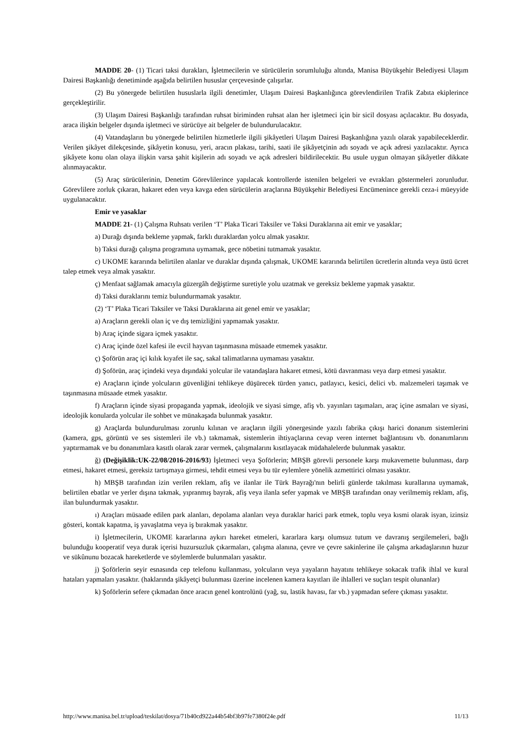MADDE 20- (1) Ticari taksi durakları, İşletmecilerin ve sürücülerin sorumluluğu altında, Manisa Büyükşehir Belediyesi Ulaşım Dairesi Başkanlığı denetiminde aşağıda belirtilen hususlar çerçevesinde çalışırlar.
(2) Bu yönergede belirtilen hususlarla ilgili denetimler, Ulaşım Dairesi Başkanlığınca görevlendirilen Trafik Zabıta ekiplerince gerçekleştirilir.
(3) Ulaşım Dairesi Başkanlığı tarafından ruhsat biriminden ruhsat alan her işletmeci için bir sicil dosyası açılacaktır. Bu dosyada, araca ilişkin belgeler dışında işletmeci ve sürücüye ait belgeler de bulundurulacaktır.
(4) Vatandaşların bu yönergede belirtilen hizmetlerle ilgili şikâyetleri Ulaşım Dairesi Başkanlığına yazılı olarak yapabileceklerdir. Verilen şikâyet dilekçesinde, şikâyetin konusu, yeri, aracın plakası, tarihi, saati ile şikâyetçinin adı soyadı ve açık adresi yazılacaktır. Ayrıca şikâyete konu olan olaya ilişkin varsa şahit kişilerin adı soyadı ve açık adresleri bildirilecektir. Bu usule uygun olmayan şikâyetler dikkate alınmayacaktır.
(5) Araç sürücülerinin, Denetim Görevlilerince yapılacak kontrollerde istenilen belgeleri ve evrakları göstermeleri zorunludur. Görevlilere zorluk çıkaran, hakaret eden veya kavga eden sürücülerin araçlarına Büyükşehir Belediyesi Encümenince gerekli ceza-i müeyyide uygulanacaktır.
Emir ve yasaklar
MADDE 21- (1) Çalışma Ruhsatı verilen ‘T’ Plaka Ticari Taksiler ve Taksi Duraklarına ait emir ve yasaklar;
a) Durağı dışında bekleme yapmak, farklı duraklardan yolcu almak yasaktır.
b) Taksi durağı çalışma programına uymamak, gece nöbetini tutmamak yasaktır.
c) UKOME kararında belirtilen alanlar ve duraklar dışında çalışmak, UKOME kararında belirtilen ücretlerin altında veya üstü ücret talep etmek veya almak yasaktır.
ç) Menfaat sağlamak amacıyla güzergâh değiştirme suretiyle yolu uzatmak ve gereksiz bekleme yapmak yasaktır.
d) Taksi duraklarını temiz bulundurmamak yasaktır.
(2) ‘T’ Plaka Ticari Taksiler ve Taksi Duraklarına ait genel emir ve yasaklar;
a) Araçların gerekli olan iç ve dış temizliğini yapmamak yasaktır.
b) Araç içinde sigara içmek yasaktır.
c) Araç içinde özel kafesi ile evcil hayvan taşınmasına müsaade etmemek yasaktır.
ç) Şoförün araç içi kılık kıyafet ile saç, sakal talimatlarına uymaması yasaktır.
d) Şoförün, araç içindeki veya dışındaki yolcular ile vatandaşlara hakaret etmesi, kötü davranması veya darp etmesi yasaktır.
e) Araçların içinde yolcuların güvenliğini tehlikeye düşürecek türden yanıcı, patlayıcı, kesici, delici vb. malzemeleri taşımak ve taşınmasına müsaade etmek yasaktır.
f) Araçların içinde siyasi propaganda yapmak, ideolojik ve siyasi simge, afiş vb. yayınları taşımaları, araç içine asmaları ve siyasi, ideolojik konularda yolcular ile sohbet ve münakaşada bulunmak yasaktır.
g) Araçlarda bulundurulması zorunlu kılınan ve araçların ilgili yönergesinde yazılı fabrika çıkışı harici donanım sistemlerini (kamera, gps, görüntü ve ses sistemleri ile vb.) takmamak, sistemlerin ihtiyaçlarına cevap veren internet bağlantısını vb. donanımlarını yaptırmamak ve bu donanımlara kasıtlı olarak zarar vermek, çalışmalarını kısıtlayacak müdahalelerde bulunmak yasaktır.
ğ) (Değişiklik:UK-22/08/2016-2016/93) İşletmeci veya Şoförlerin; MBŞB görevli personele karşı mukavemette bulunması, darp etmesi, hakaret etmesi, gereksiz tartışmaya girmesi, tehdit etmesi veya bu tür eylemlere yönelik azmettirici olması yasaktır.
h) MBŞB tarafından izin verilen reklam, afiş ve ilanlar ile Türk Bayrağı'nın belirli günlerde takılması kurallarına uymamak, belirtilen ebatlar ve yerler dışına takmak, yıpranmış bayrak, afiş veya ilanla sefer yapmak ve MBŞB tarafından onay verilmemiş reklam, afiş, ilan bulundurmak yasaktır.
ı) Araçları müsaade edilen park alanları, depolama alanları veya duraklar harici park etmek, toplu veya kısmi olarak isyan, izinsiz gösteri, kontak kapatma, iş yavaşlatma veya iş bırakmak yasaktır.
i) İşletmecilerin, UKOME kararlarına aykırı hareket etmeleri, kararlara karşı olumsuz tutum ve davranış sergilemeleri, bağlı bulunduğu kooperatif veya durak içerisi huzursuzluk çıkarmaları, çalışma alanına, çevre ve çevre sakinlerine ile çalışma arkadaşlarının huzur ve sükûnunu bozacak hareketlerde ve söylemlerde bulunmaları yasaktır.
j) Şoförlerin seyir esnasında cep telefonu kullanması, yolcuların veya yayaların hayatını tehlikeye sokacak trafik ihlal ve kural hataları yapmaları yasaktır. (haklarında şikâyetçi bulunması üzerine incelenen kamera kayıtları ile ihlalleri ve suçları tespit olunanlar)
k) Şoförlerin sefere çıkmadan önce aracın genel kontrolünü (yağ, su, lastik havası, far vb.) yapmadan sefere çıkması yasaktır.
http://www.manisa.bel.tr/upload/teskilat/dosya/71b40cd922a44b54bf3b97fe7380f24e.pdf 11/13